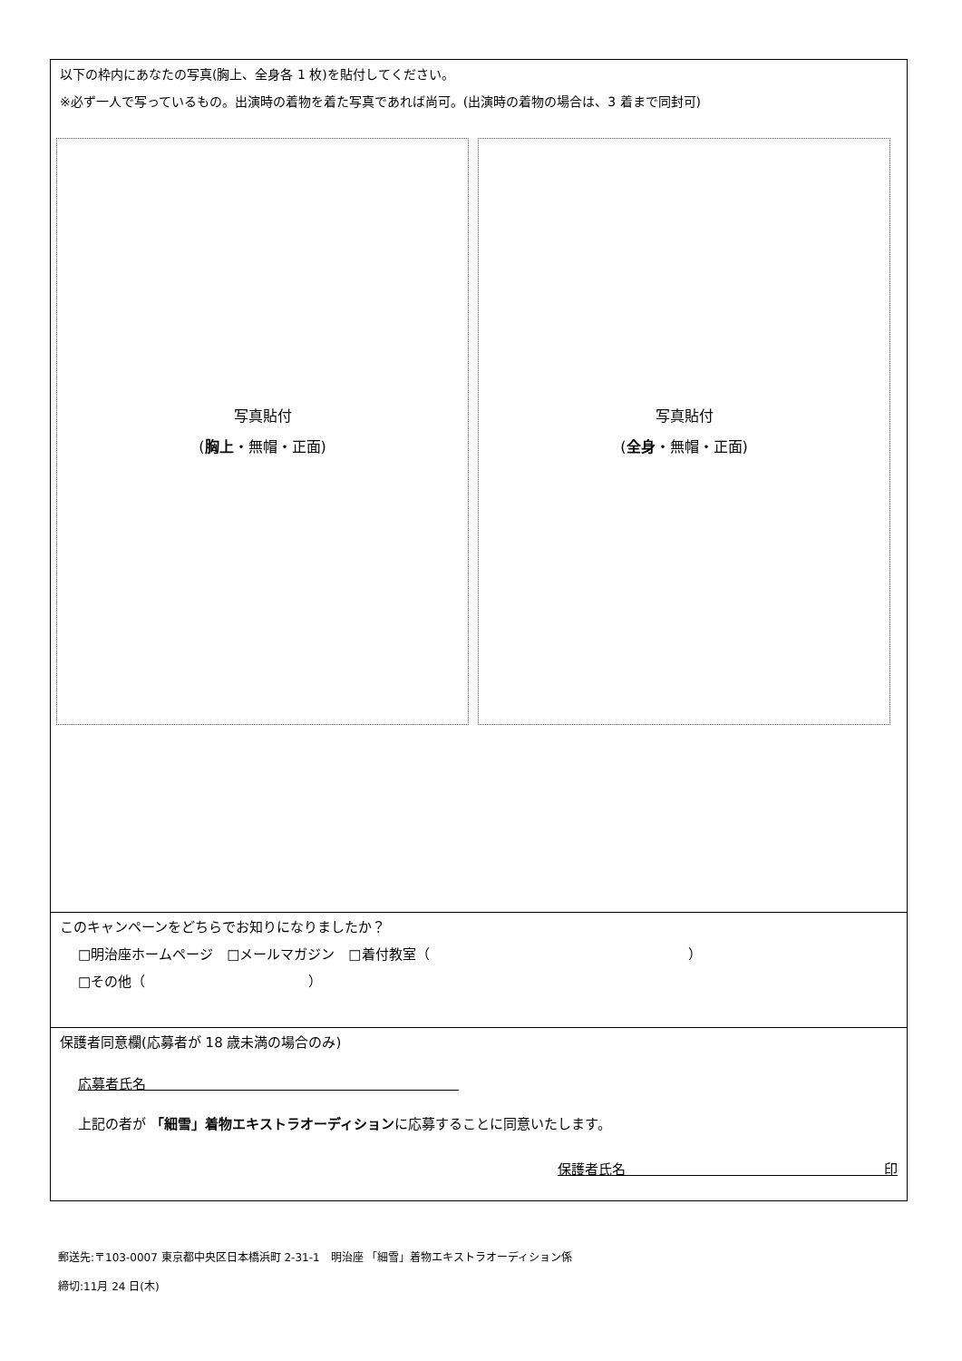以下の枠内にあなたの写真(胸上、全身各 1 枚)を貼付してください。
※必ず一人で写っているもの。出演時の着物を着た写真であれば尚可。(出演時の着物の場合は、3 着まで同封可)
写真貼付
(胸上・無帽・正面)
写真貼付
(全身・無帽・正面)
このキャンペーンをどちらでお知りになりましたか？
□明治座ホームページ　□メールマガジン　□着付教室（　　　　　　　　　　　　　　　　　　　）
□その他（　　　　　　　　　　　　）
保護者同意欄(応募者が 18 歳未満の場合のみ)
応募者氏名　　　　　　　　　　　　　　　　　　　　　　　
上記の者が 「細雪」着物エキストラオーディションに応募することに同意いたします。
保護者氏名　　　　　　　　　　　　　　　　　　　印
郵送先:〒103-0007 東京都中央区日本橋浜町 2-31-1　明治座 「細雪」着物エキストラオーディション係
締切:11月 24 日(木)